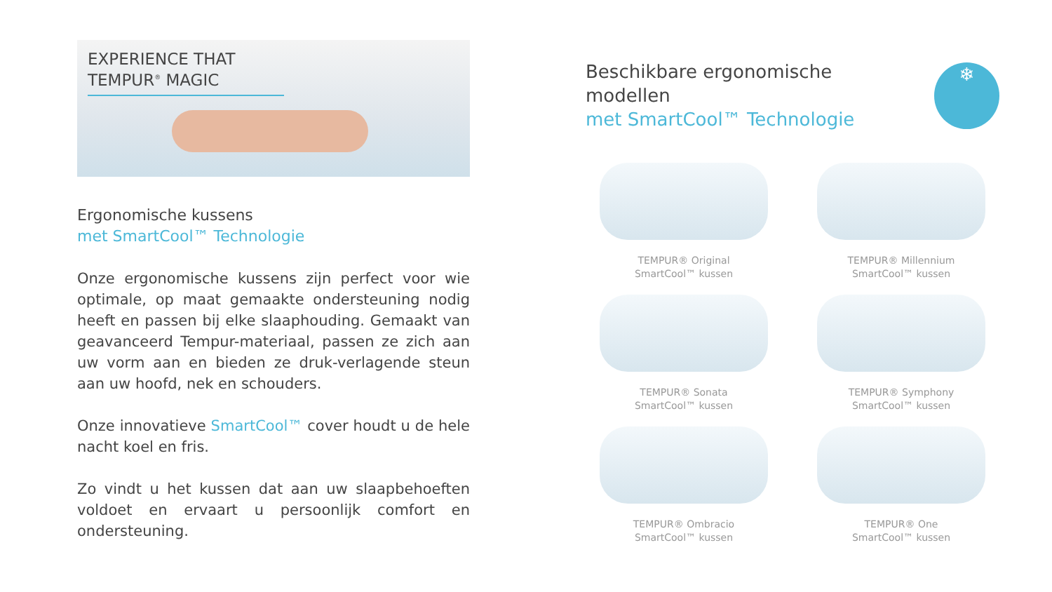EXPERIENCE THAT
TEMPUR<sup>®</sup> MAGIC
Ergonomische kussens
met SmartCool™ Technologie
Onze ergonomische kussens zijn perfect voor wie optimale, op maat gemaakte ondersteuning nodig heeft en passen bij elke slaaphouding. Gemaakt van geavanceerd Tempur-materiaal, passen ze zich aan uw vorm aan en bieden ze druk-verlagende steun aan uw hoofd, nek en schouders.
Onze innovatieve SmartCool™ cover houdt u de hele nacht koel en fris.
Zo vindt u het kussen dat aan uw slaapbehoeften voldoet en ervaart u persoonlijk comfort en ondersteuning.
Beschikbare ergonomische modellen
met SmartCool™ Technologie
❄
TEMPUR® Original
SmartCool™ kussen
TEMPUR® Millennium
SmartCool™ kussen
TEMPUR® Sonata
SmartCool™ kussen
TEMPUR® Symphony
SmartCool™ kussen
TEMPUR® Ombracio
SmartCool™ kussen
TEMPUR® One
SmartCool™ kussen